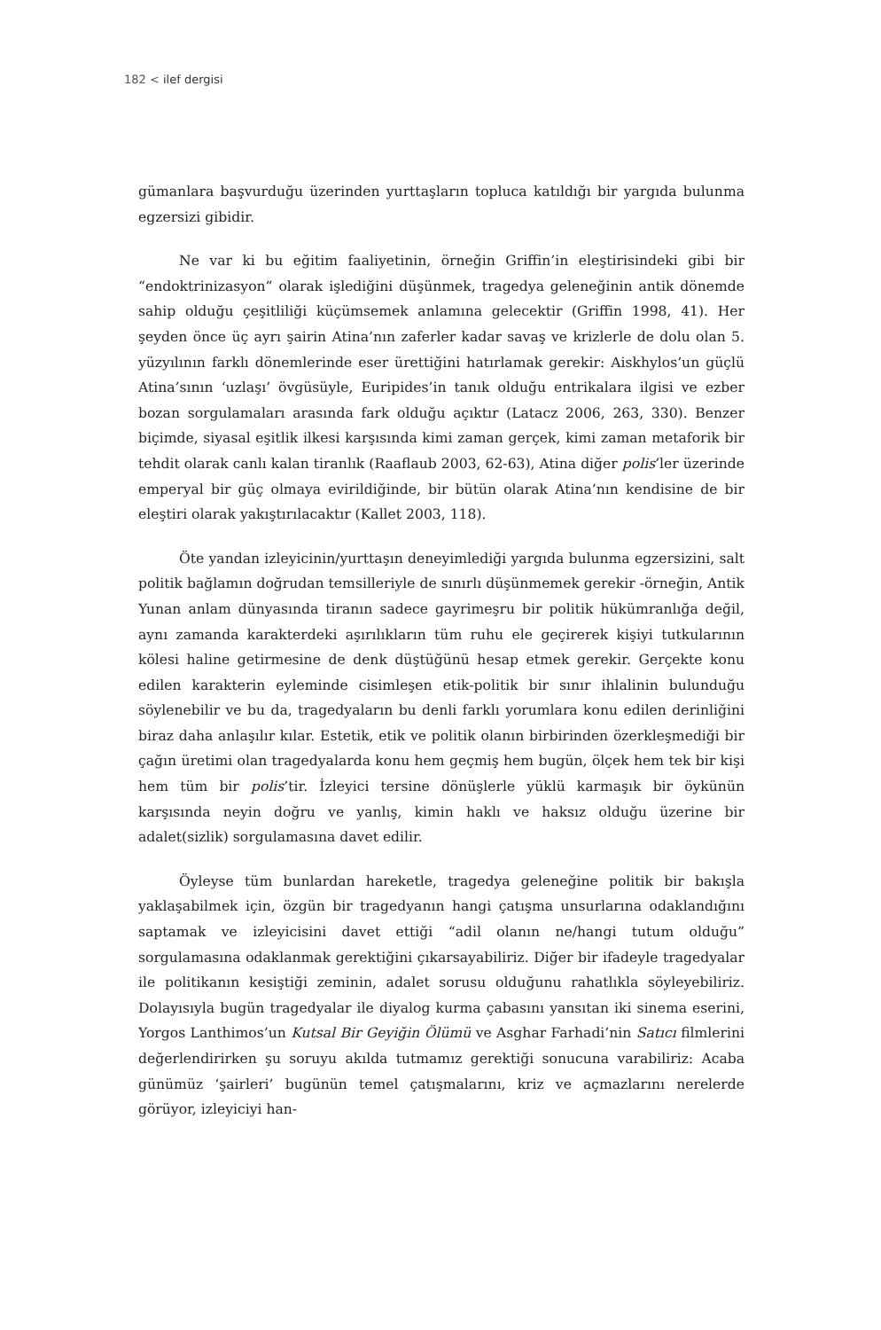182 < ilef dergisi
gümanlara başvurduğu üzerinden yurttaşların topluca katıldığı bir yargıda bulunma egzersizi gibidir.
Ne var ki bu eğitim faaliyetinin, örneğin Griffin’in eleştirisindeki gibi bir “endoktrinizasyon” olarak işlediğini düşünmek, tragedya geleneğinin antik dönemde sahip olduğu çeşitliliği küçümsemek anlamına gelecektir (Griffin 1998, 41). Her şeyden önce üç ayrı şairin Atina’nın zaferler kadar savaş ve krizlerle de dolu olan 5. yüzyılının farklı dönemlerinde eser ürettiğini hatırlamak gerekir: Aiskhylos’un güçlü Atina’sının ‘uzlaşı’ övgüsüyle, Euripides’in tanık olduğu entrikalara ilgisi ve ezber bozan sorgulamaları arasında fark olduğu açıktır (Latacz 2006, 263, 330). Benzer biçimde, siyasal eşitlik ilkesi karşısında kimi zaman gerçek, kimi zaman metaforik bir tehdit olarak canlı kalan tiranlık (Raaflaub 2003, 62-63), Atina diğer polis’ler üzerinde emperyal bir güç olmaya evirildiğinde, bir bütün olarak Atina’nın kendisine de bir eleştiri olarak yakıştırılacaktır (Kallet 2003, 118).
Öte yandan izleyicinin/yurttaşın deneyimlediği yargıda bulunma egzersizini, salt politik bağlamın doğrudan temsilleriyle de sınırlı düşünmemek gerekir -örneğin, Antik Yunan anlam dünyasında tiranın sadece gayrimeşru bir politik hükümranlığa değil, aynı zamanda karakterdeki aşırılıkların tüm ruhu ele geçirerek kişiyi tutkularının kölesi haline getirmesine de denk düştüğünü hesap etmek gerekir. Gerçekte konu edilen karakterin eyleminde cisimleşen etik-politik bir sınır ihlalinin bulunduğu söylenebilir ve bu da, tragedyaların bu denli farklı yorumlara konu edilen derinliğini biraz daha anlaşılır kılar. Estetik, etik ve politik olanın birbirinden özerkleşmediği bir çağın üretimi olan tragedyalarda konu hem geçmiş hem bugün, ölçek hem tek bir kişi hem tüm bir polis’tir. İzleyici tersine dönüşlerle yüklü karmaşık bir öykünün karşısında neyin doğru ve yanlış, kimin haklı ve haksız olduğu üzerine bir adalet(sizlik) sorgulamasına davet edilir.
Öyleyse tüm bunlardan hareketle, tragedya geleneğine politik bir bakışla yaklaşabilmek için, özgün bir tragedyanın hangi çatışma unsurlarına odaklandığını saptamak ve izleyicisini davet ettiği “adil olanın ne/hangi tutum olduğu” sorgulamasına odaklanmak gerektiğini çıkarsayabiliriz. Diğer bir ifadeyle tragedyalar ile politikanın kesiştiği zeminin, adalet sorusu olduğunu rahatlıkla söyleyebiliriz. Dolayısıyla bugün tragedyalar ile diyalog kurma çabasını yansıtan iki sinema eserini, Yorgos Lanthimos’un Kutsal Bir Geyiğin Ölümü ve Asghar Farhadi’nin Satıcı filmlerini değerlendirirken şu soruyu akılda tutmamız gerektiği sonucuna varabiliriz: Acaba günümüz ‘şairleri’ bugünün temel çatışmalarını, kriz ve açmazlarını nerelerde görüyor, izleyiciyi han-